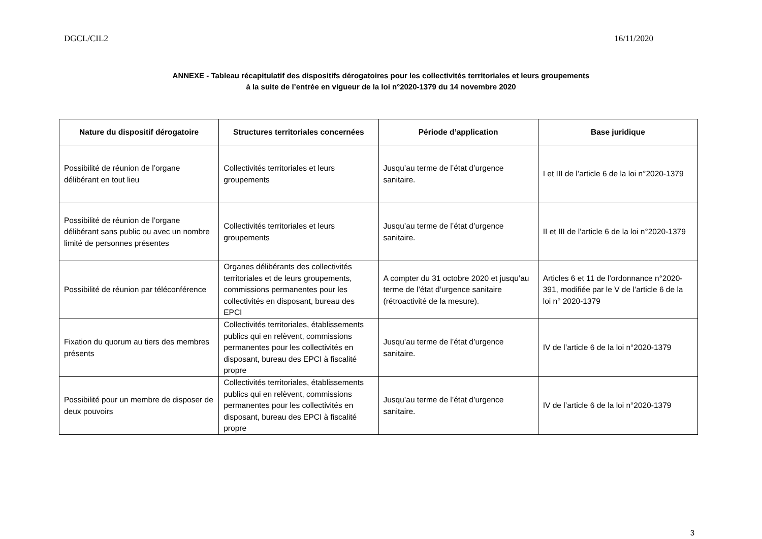DGCL/CIL2 16/11/2020
ANNEXE - Tableau récapitulatif des dispositifs dérogatoires pour les collectivités territoriales et leurs groupements
à la suite de l’entrée en vigueur de la loi n°2020-1379 du 14 novembre 2020
| Nature du dispositif dérogatoire | Structures territoriales concernées | Période d’application | Base juridique |
| --- | --- | --- | --- |
| Possibilité de réunion de l’organe délibérant en tout lieu | Collectivités territoriales et leurs groupements | Jusqu’au terme de l’état d’urgence sanitaire. | I et III de l’article 6 de la loi n°2020-1379 |
| Possibilité de réunion de l’organe délibérant sans public ou avec un nombre limité de personnes présentes | Collectivités territoriales et leurs groupements | Jusqu’au terme de l’état d’urgence sanitaire. | II et III de l’article 6 de la loi n°2020-1379 |
| Possibilité de réunion par téléconférence | Organes délibérants des collectivités territoriales et de leurs groupements, commissions permanentes pour les collectivités en disposant, bureau des EPCI | A compter du 31 octobre 2020 et jusqu’au terme de l’état d’urgence sanitaire (rétroactivité de la mesure). | Articles 6 et 11 de l’ordonnance n°2020-391, modifiée par le V de l’article 6 de la loi n° 2020-1379 |
| Fixation du quorum au tiers des membres présents | Collectivités territoriales, établissements publics qui en relèvent, commissions permanentes pour les collectivités en disposant, bureau des EPCI à fiscalité propre | Jusqu’au terme de l’état d’urgence sanitaire. | IV de l’article 6 de la loi n°2020-1379 |
| Possibilité pour un membre de disposer de deux pouvoirs | Collectivités territoriales, établissements publics qui en relèvent, commissions permanentes pour les collectivités en disposant, bureau des EPCI à fiscalité propre | Jusqu’au terme de l’état d’urgence sanitaire. | IV de l’article 6 de la loi n°2020-1379 |
3